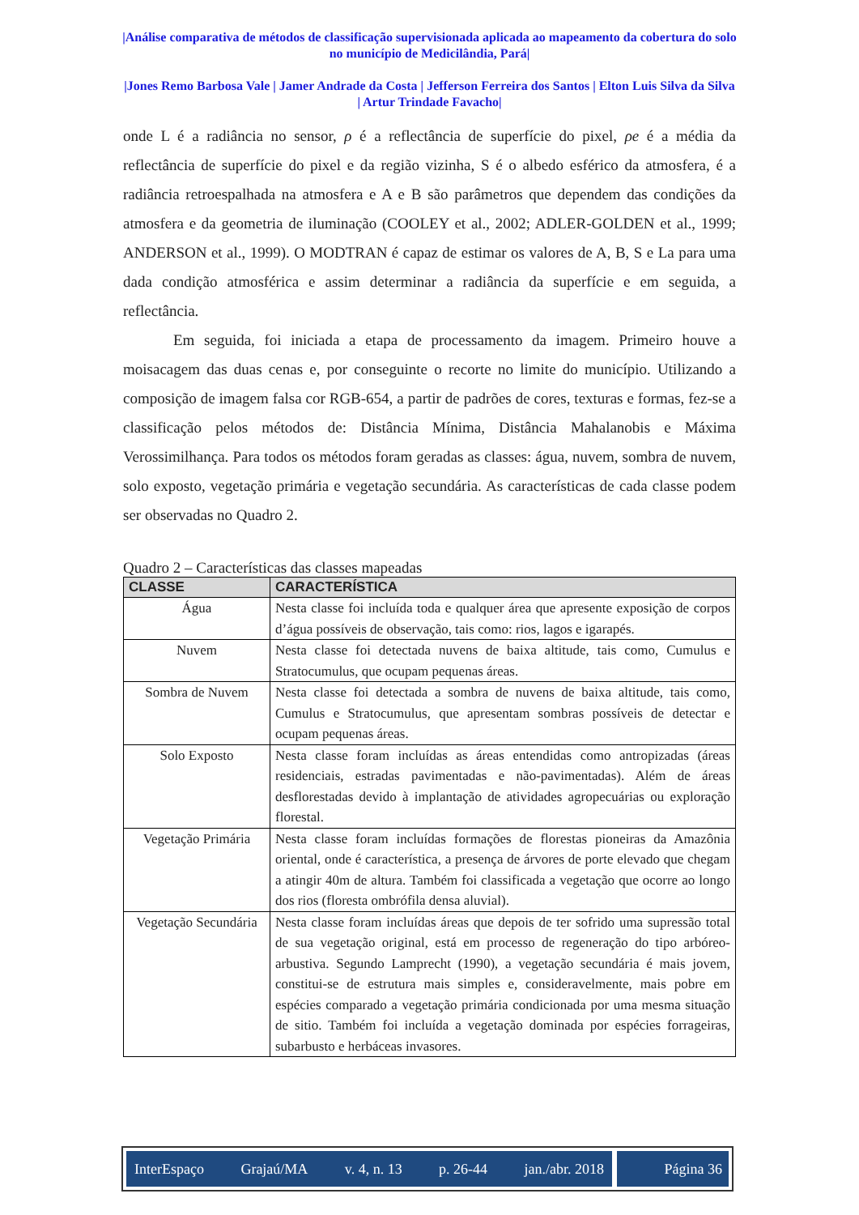|Análise comparativa de métodos de classificação supervisionada aplicada ao mapeamento da cobertura do solo no município de Medicilândia, Pará|
|Jones Remo Barbosa Vale | Jamer Andrade da Costa | Jefferson Ferreira dos Santos | Elton Luis Silva da Silva | Artur Trindade Favacho|
onde L é a radiância no sensor, ρ é a reflectância de superfície do pixel, ρe é a média da reflectância de superfície do pixel e da região vizinha, S é o albedo esférico da atmosfera, é a radiância retroespalhada na atmosfera e A e B são parâmetros que dependem das condições da atmosfera e da geometria de iluminação (COOLEY et al., 2002; ADLER-GOLDEN et al., 1999; ANDERSON et al., 1999). O MODTRAN é capaz de estimar os valores de A, B, S e La para uma dada condição atmosférica e assim determinar a radiância da superfície e em seguida, a reflectância.
Em seguida, foi iniciada a etapa de processamento da imagem. Primeiro houve a moisacagem das duas cenas e, por conseguinte o recorte no limite do município. Utilizando a composição de imagem falsa cor RGB-654, a partir de padrões de cores, texturas e formas, fez-se a classificação pelos métodos de: Distância Mínima, Distância Mahalanobis e Máxima Verossimilhança. Para todos os métodos foram geradas as classes: água, nuvem, sombra de nuvem, solo exposto, vegetação primária e vegetação secundária. As características de cada classe podem ser observadas no Quadro 2.
Quadro 2 – Características das classes mapeadas
| CLASSE | CARACTERÍSTICA |
| --- | --- |
| Água | Nesta classe foi incluída toda e qualquer área que apresente exposição de corpos d’água possíveis de observação, tais como: rios, lagos e igarapés. |
| Nuvem | Nesta classe foi detectada nuvens de baixa altitude, tais como, Cumulus e Stratocumulus, que ocupam pequenas áreas. |
| Sombra de Nuvem | Nesta classe foi detectada a sombra de nuvens de baixa altitude, tais como, Cumulus e Stratocumulus, que apresentam sombras possíveis de detectar e ocupam pequenas áreas. |
| Solo Exposto | Nesta classe foram incluídas as áreas entendidas como antropizadas (áreas residenciais, estradas pavimentadas e não-pavimentadas). Além de áreas desflorestadas devido à implantação de atividades agropecuárias ou exploração florestal. |
| Vegetação Primária | Nesta classe foram incluídas formações de florestas pioneiras da Amazônia oriental, onde é característica, a presença de árvores de porte elevado que chegam a atingir 40m de altura. Também foi classificada a vegetação que ocorre ao longo dos rios (floresta ombrófila densa aluvial). |
| Vegetação Secundária | Nesta classe foram incluídas áreas que depois de ter sofrido uma supressão total de sua vegetação original, está em processo de regeneração do tipo arbóreo-arbustiva. Segundo Lamprecht (1990), a vegetação secundária é mais jovem, constitui-se de estrutura mais simples e, consideravelmente, mais pobre em espécies comparado a vegetação primária condicionada por uma mesma situação de sitio. Também foi incluída a vegetação dominada por espécies forrageiras, subarbusto e herbáceas invasores. |
InterEspaço Grajaú/MA v. 4, n. 13 p. 26-44 jan./abr. 2018
Página 36